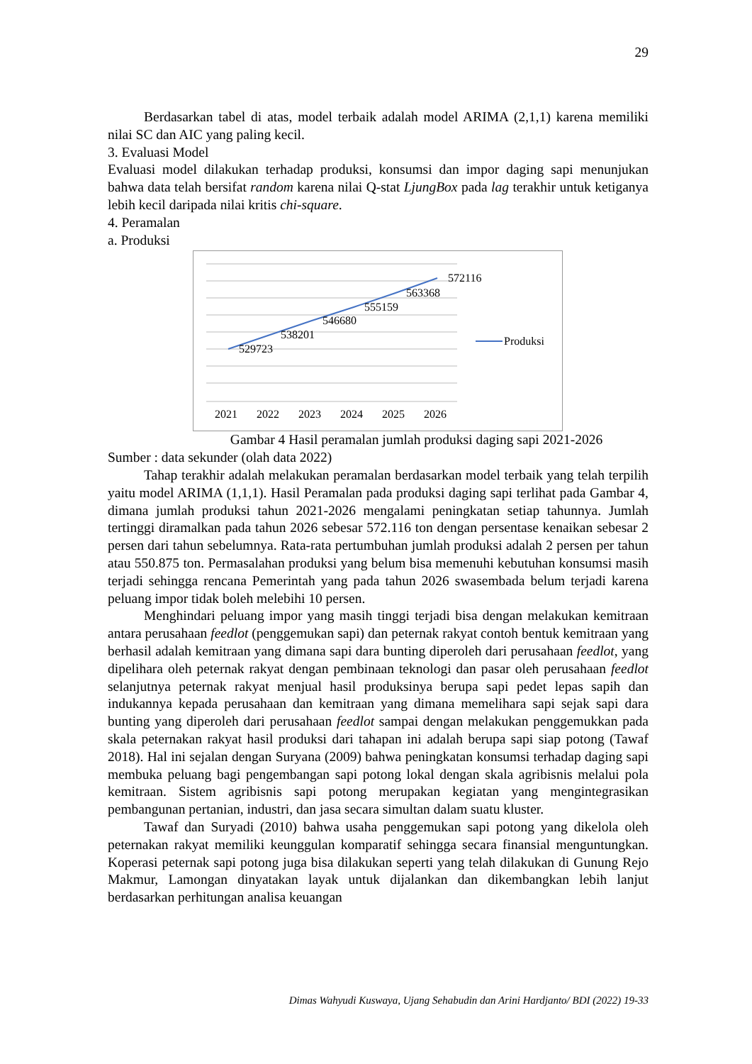29
Berdasarkan tabel di atas, model terbaik adalah model ARIMA (2,1,1) karena memiliki nilai SC dan AIC yang paling kecil.
3. Evaluasi Model
Evaluasi model dilakukan terhadap produksi, konsumsi dan impor daging sapi menunjukan bahwa data telah bersifat random karena nilai Q-stat LjungBox pada lag terakhir untuk ketiganya lebih kecil daripada nilai kritis chi-square.
4. Peramalan
a. Produksi
529723
538201
546680
555159
563368
572116
2021
2022
2023
2024
2025
2026
Produksi
Gambar 4 Hasil peramalan jumlah produksi daging sapi 2021-2026
Sumber : data sekunder (olah data 2022)
Tahap terakhir adalah melakukan peramalan berdasarkan model terbaik yang telah terpilih yaitu model ARIMA (1,1,1). Hasil Peramalan pada produksi daging sapi terlihat pada Gambar 4, dimana jumlah produksi tahun 2021-2026 mengalami peningkatan setiap tahunnya. Jumlah tertinggi diramalkan pada tahun 2026 sebesar 572.116 ton dengan persentase kenaikan sebesar 2 persen dari tahun sebelumnya. Rata-rata pertumbuhan jumlah produksi adalah 2 persen per tahun atau 550.875 ton. Permasalahan produksi yang belum bisa memenuhi kebutuhan konsumsi masih terjadi sehingga rencana Pemerintah yang pada tahun 2026 swasembada belum terjadi karena peluang impor tidak boleh melebihi 10 persen.
Menghindari peluang impor yang masih tinggi terjadi bisa dengan melakukan kemitraan antara perusahaan feedlot (penggemukan sapi) dan peternak rakyat contoh bentuk kemitraan yang berhasil adalah kemitraan yang dimana sapi dara bunting diperoleh dari perusahaan feedlot, yang dipelihara oleh peternak rakyat dengan pembinaan teknologi dan pasar oleh perusahaan feedlot selanjutnya peternak rakyat menjual hasil produksinya berupa sapi pedet lepas sapih dan indukannya kepada perusahaan dan kemitraan yang dimana memelihara sapi sejak sapi dara bunting yang diperoleh dari perusahaan feedlot sampai dengan melakukan penggemukkan pada skala peternakan rakyat hasil produksi dari tahapan ini adalah berupa sapi siap potong (Tawaf 2018). Hal ini sejalan dengan Suryana (2009) bahwa peningkatan konsumsi terhadap daging sapi membuka peluang bagi pengembangan sapi potong lokal dengan skala agribisnis melalui pola kemitraan. Sistem agribisnis sapi potong merupakan kegiatan yang mengintegrasikan pembangunan pertanian, industri, dan jasa secara simultan dalam suatu kluster.
Tawaf dan Suryadi (2010) bahwa usaha penggemukan sapi potong yang dikelola oleh peternakan rakyat memiliki keunggulan komparatif sehingga secara finansial menguntungkan. Koperasi peternak sapi potong juga bisa dilakukan seperti yang telah dilakukan di Gunung Rejo Makmur, Lamongan dinyatakan layak untuk dijalankan dan dikembangkan lebih lanjut berdasarkan perhitungan analisa keuangan
Dimas Wahyudi Kuswaya, Ujang Sehabudin dan Arini Hardjanto/ BDI (2022) 19-33